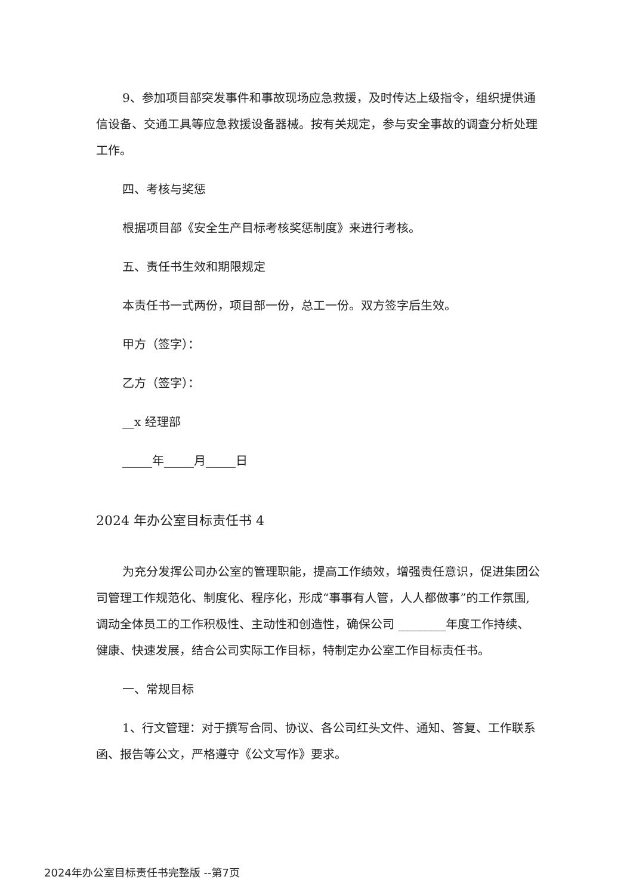9、参加项目部突发事件和事故现场应急救援，及时传达上级指令，组织提供通信设备、交通工具等应急救援设备器械。按有关规定，参与安全事故的调查分析处理工作。
四、考核与奖惩
根据项目部《安全生产目标考核奖惩制度》来进行考核。
五、责任书生效和期限规定
本责任书一式两份，项目部一份，总工一份。双方签字后生效。
甲方（签字）：
乙方（签字）：
__x 经理部
_____年_____月_____日
2024 年办公室目标责任书 4
为充分发挥公司办公室的管理职能，提高工作绩效，增强责任意识，促进集团公司管理工作规范化、制度化、程序化，形成“事事有人管，人人都做事”的工作氛围,调动全体员工的工作积极性、主动性和创造性，确保公司 ________年度工作持续、健康、快速发展，结合公司实际工作目标，特制定办公室工作目标责任书。
一、常规目标
1、行文管理：对于撰写合同、协议、各公司红头文件、通知、答复、工作联系函、报告等公文，严格遵守《公文写作》要求。
2024年办公室目标责任书完整版 --第7页